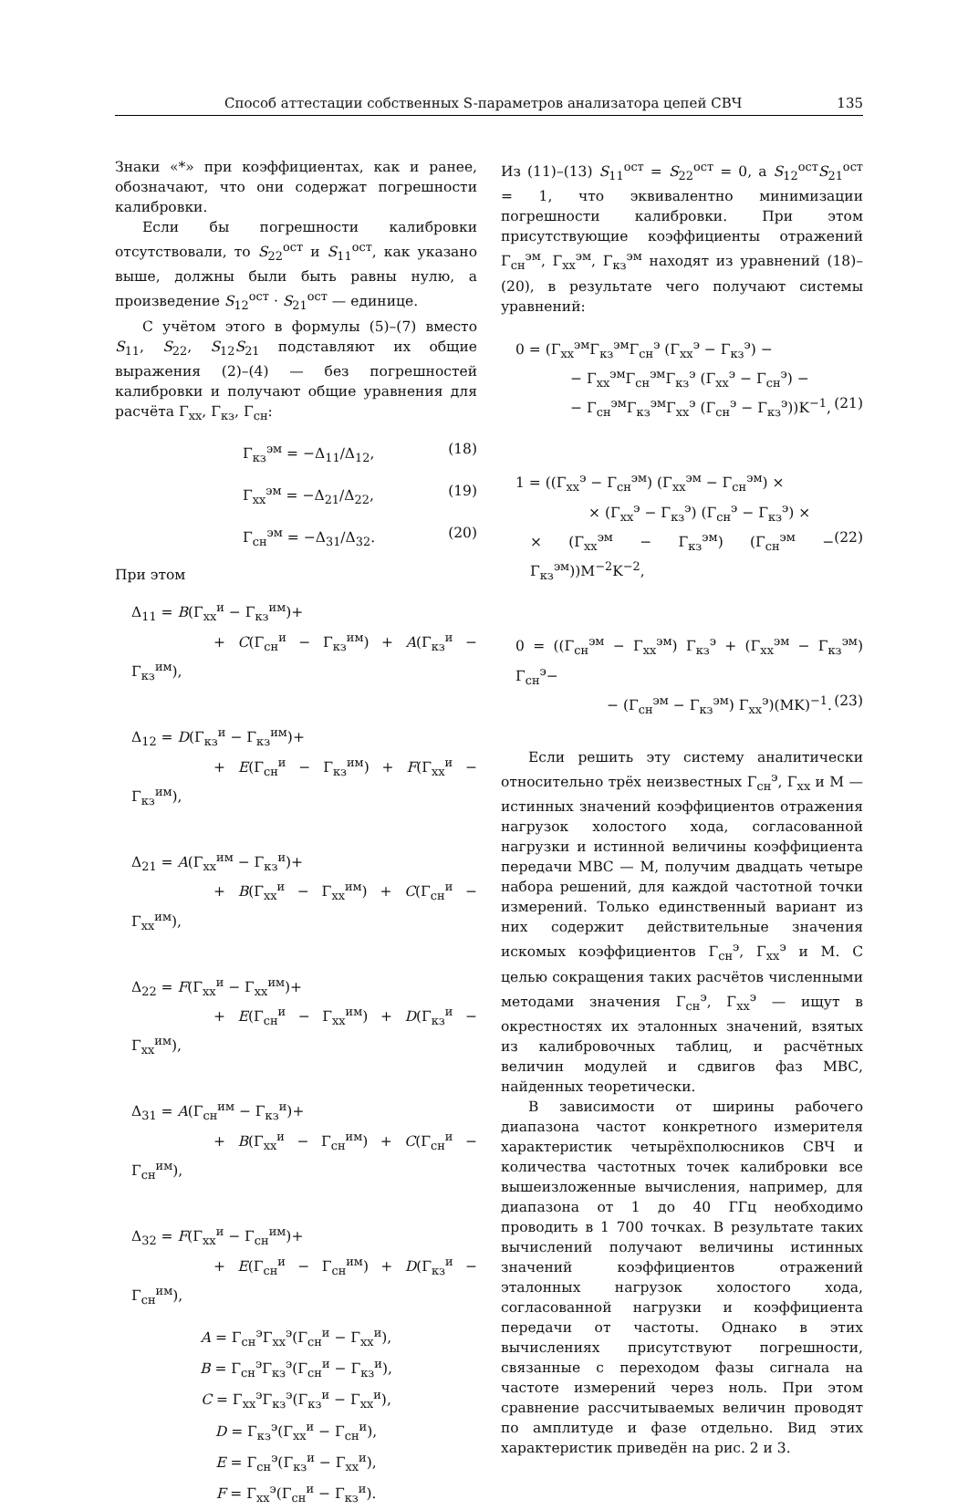Способ аттестации собственных S-параметров анализатора цепей СВЧ 135
Знаки «*» при коэффициентах, как и ранее, обозначают, что они содержат погрешности калибровки.
Если бы погрешности калибровки отсутствовали, то S<sub>22</sub><sup>ост</sup> и S<sub>11</sub><sup>ост</sup>, как указано выше, должны были быть равны нулю, а произведение S<sub>12</sub><sup>ост</sup> · S<sub>21</sub><sup>ост</sup> — единице.
С учётом этого в формулы (5)–(7) вместо S<sub>11</sub>, S<sub>22</sub>, S<sub>12</sub>S<sub>21</sub> подставляют их общие выражения (2)–(4) — без погрешностей калибровки и получают общие уравнения для расчёта Γ<sub>хх</sub>, Γ<sub>кз</sub>, Γ<sub>сн</sub>:
Γ<sub>кз</sub><sup>эм</sup> = −Δ<sub>11</sub>/Δ<sub>12</sub>, (18)
Γ<sub>хх</sub><sup>эм</sup> = −Δ<sub>21</sub>/Δ<sub>22</sub>, (19)
Γ<sub>сн</sub><sup>эм</sup> = −Δ<sub>31</sub>/Δ<sub>32</sub>. (20)
При этом
Δ<sub>11</sub> = B(Γ<sub>хх</sub><sup>и</sup> − Γ<sub>кз</sub><sup>им</sup>)+
+ C(Γ<sub>сн</sub><sup>и</sup> − Γ<sub>кз</sub><sup>им</sup>) + A(Γ<sub>кз</sub><sup>и</sup> − Γ<sub>кз</sub><sup>им</sup>),
Δ<sub>12</sub> = D(Γ<sub>кз</sub><sup>и</sup> − Γ<sub>кз</sub><sup>им</sup>)+
+ E(Γ<sub>сн</sub><sup>и</sup> − Γ<sub>кз</sub><sup>им</sup>) + F(Γ<sub>хх</sub><sup>и</sup> − Γ<sub>кз</sub><sup>им</sup>),
Δ<sub>21</sub> = A(Γ<sub>хх</sub><sup>им</sup> − Γ<sub>кз</sub><sup>и</sup>)+
+ B(Γ<sub>хх</sub><sup>и</sup> − Γ<sub>хх</sub><sup>им</sup>) + C(Γ<sub>сн</sub><sup>и</sup> − Γ<sub>хх</sub><sup>им</sup>),
Δ<sub>22</sub> = F(Γ<sub>хх</sub><sup>и</sup> − Γ<sub>хх</sub><sup>им</sup>)+
+ E(Γ<sub>сн</sub><sup>и</sup> − Γ<sub>хх</sub><sup>им</sup>) + D(Γ<sub>кз</sub><sup>и</sup> − Γ<sub>хх</sub><sup>им</sup>),
Δ<sub>31</sub> = A(Γ<sub>сн</sub><sup>им</sup> − Γ<sub>кз</sub><sup>и</sup>)+
+ B(Γ<sub>хх</sub><sup>и</sup> − Γ<sub>сн</sub><sup>им</sup>) + C(Γ<sub>сн</sub><sup>и</sup> − Γ<sub>сн</sub><sup>им</sup>),
Δ<sub>32</sub> = F(Γ<sub>хх</sub><sup>и</sup> − Γ<sub>сн</sub><sup>им</sup>)+
+ E(Γ<sub>сн</sub><sup>и</sup> − Γ<sub>сн</sub><sup>им</sup>) + D(Γ<sub>кз</sub><sup>и</sup> − Γ<sub>сн</sub><sup>им</sup>),
A = Γ<sub>сн</sub><sup>э</sup>Γ<sub>хх</sub><sup>э</sup>(Γ<sub>сн</sub><sup>и</sup> − Γ<sub>хх</sub><sup>и</sup>),
B = Γ<sub>сн</sub><sup>э</sup>Γ<sub>кз</sub><sup>э</sup>(Γ<sub>сн</sub><sup>и</sup> − Γ<sub>кз</sub><sup>и</sup>),
C = Γ<sub>хх</sub><sup>э</sup>Γ<sub>кз</sub><sup>э</sup>(Γ<sub>кз</sub><sup>и</sup> − Γ<sub>хх</sub><sup>и</sup>),
D = Γ<sub>кз</sub><sup>э</sup>(Γ<sub>хх</sub><sup>и</sup> − Γ<sub>сн</sub><sup>и</sup>),
E = Γ<sub>сн</sub><sup>э</sup>(Γ<sub>кз</sub><sup>и</sup> − Γ<sub>хх</sub><sup>и</sup>),
F = Γ<sub>хх</sub><sup>э</sup>(Γ<sub>сн</sub><sup>и</sup> − Γ<sub>кз</sub><sup>и</sup>).
Из (11)–(13) S<sub>11</sub><sup>ост</sup> = S<sub>22</sub><sup>ост</sup> = 0, а S<sub>12</sub><sup>ост</sup>S<sub>21</sub><sup>ост</sup> = 1, что эквивалентно минимизации погрешности калибровки. При этом присутствующие коэффициенты отражений Γ<sub>сн</sub><sup>эм</sup>, Γ<sub>хх</sub><sup>эм</sup>, Γ<sub>кз</sub><sup>эм</sup> находят из уравнений (18)–(20), в результате чего получают системы уравнений:
0 = (Γ<sub>хх</sub><sup>эм</sup>Γ<sub>кз</sub><sup>эм</sup>Γ<sub>сн</sub><sup>э</sup> (Γ<sub>хх</sub><sup>э</sup> − Γ<sub>кз</sub><sup>э</sup>) −
− Γ<sub>хх</sub><sup>эм</sup>Γ<sub>сн</sub><sup>эм</sup>Γ<sub>кз</sub><sup>э</sup> (Γ<sub>хх</sub><sup>э</sup> − Γ<sub>сн</sub><sup>э</sup>) −
− Γ<sub>сн</sub><sup>эм</sup>Γ<sub>кз</sub><sup>эм</sup>Γ<sub>хх</sub><sup>э</sup> (Γ<sub>сн</sub><sup>э</sup> − Γ<sub>кз</sub><sup>э</sup>))K<sup>−1</sup>, (21)
1 = ((Γ<sub>хх</sub><sup>э</sup> − Γ<sub>сн</sub><sup>эм</sup>) (Γ<sub>хх</sub><sup>эм</sup> − Γ<sub>сн</sub><sup>эм</sup>) ×
× (Γ<sub>хх</sub><sup>э</sup> − Γ<sub>кз</sub><sup>э</sup>) (Γ<sub>сн</sub><sup>э</sup> − Γ<sub>кз</sub><sup>э</sup>) ×
× (Γ<sub>хх</sub><sup>эм</sup> − Γ<sub>кз</sub><sup>эм</sup>) (Γ<sub>сн</sub><sup>эм</sup> − Γ<sub>кз</sub><sup>эм</sup>))M<sup>−2</sup>K<sup>−2</sup>, (22)
0 = ((Γ<sub>сн</sub><sup>эм</sup> − Γ<sub>хх</sub><sup>эм</sup>) Γ<sub>кз</sub><sup>э</sup> + (Γ<sub>хх</sub><sup>эм</sup> − Γ<sub>кз</sub><sup>эм</sup>) Γ<sub>сн</sub><sup>э</sup>−
− (Γ<sub>сн</sub><sup>эм</sup> − Γ<sub>кз</sub><sup>эм</sup>) Γ<sub>хх</sub><sup>э</sup>)(MK)<sup>−1</sup>. (23)
Если решить эту систему аналитически относительно трёх неизвестных Γ<sub>сн</sub><sup>э</sup>, Γ<sub>хх</sub> и M — истинных значений коэффициентов отражения нагрузок холостого хода, согласованной нагрузки и истинной величины коэффициента передачи МВС — M, получим двадцать четыре набора решений, для каждой частотной точки измерений. Только единственный вариант из них содержит действительные значения искомых коэффициентов Γ<sub>сн</sub><sup>э</sup>, Γ<sub>хх</sub><sup>э</sup> и M. С целью сокращения таких расчётов численными методами значения Γ<sub>сн</sub><sup>э</sup>, Γ<sub>хх</sub><sup>э</sup> — ищут в окрестностях их эталонных значений, взятых из калибровочных таблиц, и расчётных величин модулей и сдвигов фаз МВС, найденных теоретически.
В зависимости от ширины рабочего диапазона частот конкретного измерителя характеристик четырёхполюсников СВЧ и количества частотных точек калибровки все вышеизложенные вычисления, например, для диапазона от 1 до 40 ГГц необходимо проводить в 1 700 точках. В результате таких вычислений получают величины истинных значений коэффициентов отражений эталонных нагрузок холостого хода, согласованной нагрузки и коэффициента передачи от частоты. Однако в этих вычислениях присутствуют погрешности, связанные с переходом фазы сигнала на частоте измерений через ноль. При этом сравнение рассчитываемых величин проводят по амплитуде и фазе отдельно. Вид этих характеристик приведён на рис. 2 и 3.